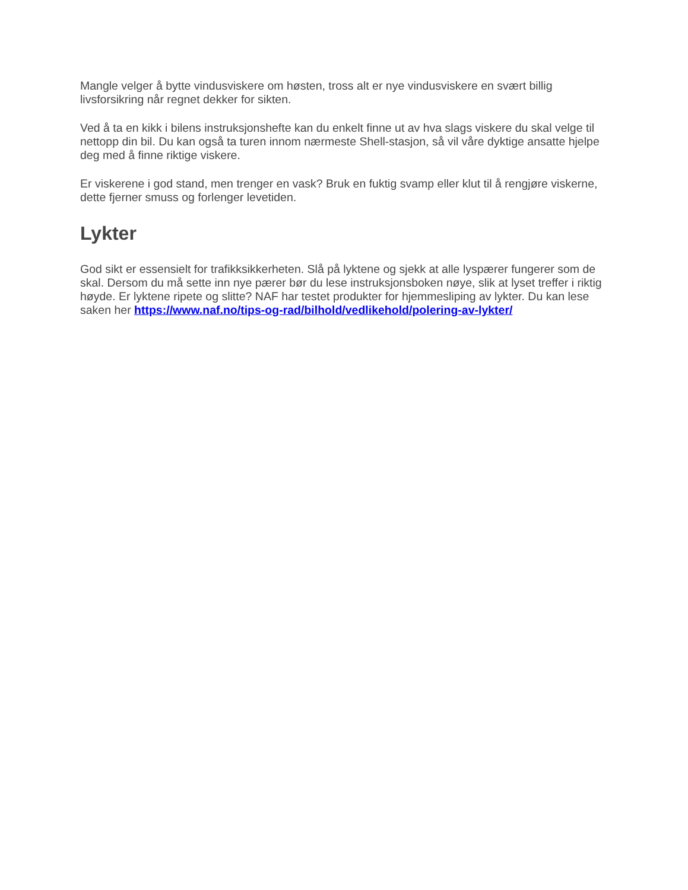Mangle velger å bytte vindusviskere om høsten, tross alt er nye vindusviskere en svært billig livsforsikring når regnet dekker for sikten.
Ved å ta en kikk i bilens instruksjonshefte kan du enkelt finne ut av hva slags viskere du skal velge til nettopp din bil. Du kan også ta turen innom nærmeste Shell-stasjon, så vil våre dyktige ansatte hjelpe deg med å finne riktige viskere.
Er viskerene i god stand, men trenger en vask? Bruk en fuktig svamp eller klut til å rengjøre viskerne, dette fjerner smuss og forlenger levetiden.
Lykter
God sikt er essensielt for trafikksikkerheten. Slå på lyktene og sjekk at alle lyspærer fungerer som de skal. Dersom du må sette inn nye pærer bør du lese instruksjonsboken nøye, slik at lyset treffer i riktig høyde. Er lyktene ripete og slitte? NAF har testet produkter for hjemmesliping av lykter. Du kan lese saken her https://www.naf.no/tips-og-rad/bilhold/vedlikehold/polering-av-lykter/